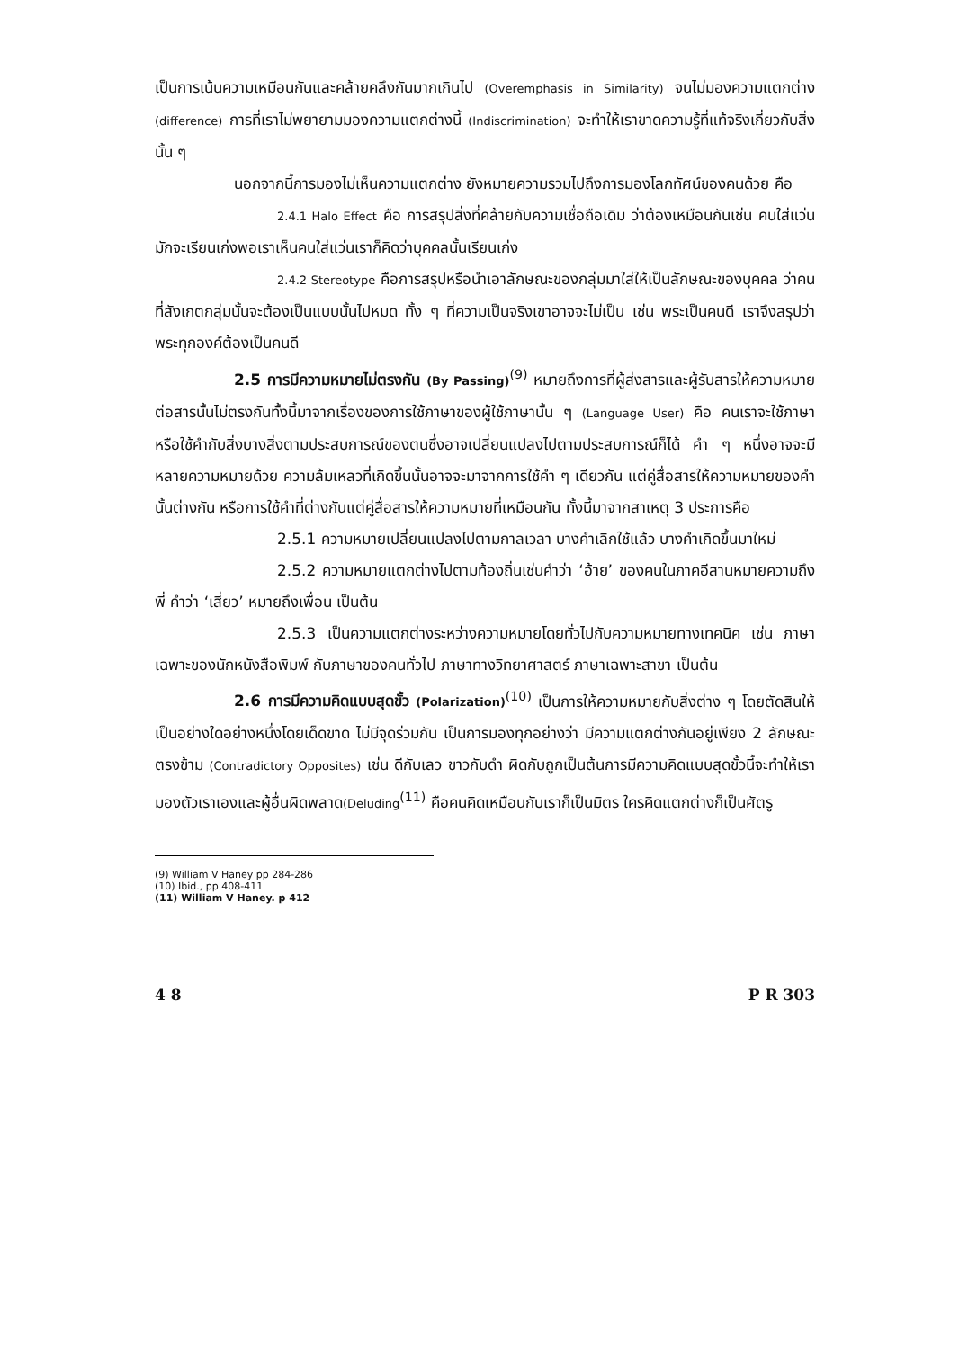เป็นการเน้นความเหมือนกันและคล้ายคลึงกันมากเกินไป (Overemphasis in Similarity) จนไม่มองความแตกต่าง (difference) การที่เราไม่พยายามมองความแตกต่างนี้ (Indiscrimination) จะทำให้เราขาดความรู้ที่แท้จริงเกี่ยวกับสิ่งนั้น ๆ
นอกจากนี้การมองไม่เห็นความแตกต่าง ยังหมายความรวมไปถึงการมองโลกทัศน์ของคนด้วย คือ
2.4.1 Halo Effect คือ การสรุปสิ่งที่คล้ายกับความเชื่อถือเดิม ว่าต้องเหมือนกันเช่น คนใส่แว่นมักจะเรียนเก่งพอเราเห็นคนใส่แว่นเราก็คิดว่าบุคคลนั้นเรียนเก่ง
2.4.2 Stereotype คือการสรุปหรือนำเอาลักษณะของกลุ่มมาใส่ให้เป็นลักษณะของบุคคล ว่าคนที่สังเกตกลุ่มนั้นจะต้องเป็นแบบนั้นไปหมด ทั้ง ๆ ที่ความเป็นจริงเขาอาจจะไม่เป็น เช่น พระเป็นคนดี เราจึงสรุปว่าพระทุกองค์ต้องเป็นคนดี
2.5 การมีความหมายไม่ตรงกัน (By Passing)<sup>(9)</sup> หมายถึงการที่ผู้ส่งสารและผู้รับสารให้ความหมายต่อสารนั้นไม่ตรงกันทั้งนี้มาจากเรื่องของการใช้ภาษาของผู้ใช้ภาษานั้น ๆ (Language User) คือ คนเราจะใช้ภาษาหรือใช้คำกับสิ่งบางสิ่งตามประสบการณ์ของตนซึ่งอาจเปลี่ยนแปลงไปตามประสบการณ์ก็ได้ คำ ๆ หนึ่งอาจจะมีหลายความหมายด้วย ความล้มเหลวที่เกิดขึ้นนั้นอาจจะมาจากการใช้คำ ๆ เดียวกัน แต่คู่สื่อสารให้ความหมายของคำนั้นต่างกัน หรือการใช้คำที่ต่างกันแต่คู่สื่อสารให้ความหมายที่เหมือนกัน ทั้งนี้มาจากสาเหตุ 3 ประการคือ
2.5.1 ความหมายเปลี่ยนแปลงไปตามกาลเวลา บางคำเลิกใช้แล้ว บางคำเกิดขึ้นมาใหม่
2.5.2 ความหมายแตกต่างไปตามท้องถิ่นเช่นคำว่า ‘อ้าย’ ของคนในภาคอีสานหมายความถึงพี่ คำว่า ‘เสี่ยว’ หมายถึงเพื่อน เป็นต้น
2.5.3 เป็นความแตกต่างระหว่างความหมายโดยทั่วไปกับความหมายทางเทคนิค เช่น ภาษาเฉพาะของนักหนังสือพิมพ์ กับภาษาของคนทั่วไป ภาษาทางวิทยาศาสตร์ ภาษาเฉพาะสาขา เป็นต้น
2.6 การมีความคิดแบบสุดขั้ว (Polarization)<sup>(10)</sup> เป็นการให้ความหมายกับสิ่งต่าง ๆ โดยตัดสินให้เป็นอย่างใดอย่างหนึ่งโดยเด็ดขาด ไม่มีจุดร่วมกัน เป็นการมองทุกอย่างว่า มีความแตกต่างกันอยู่เพียง 2 ลักษณะตรงข้าม (Contradictory Opposites) เช่น ดีกับเลว ขาวกับดำ ผิดกับถูกเป็นต้นการมีความคิดแบบสุดขั้วนี้จะทำให้เรามองตัวเราเองและผู้อื่นผิดพลาด(Deluding<sup>(11)</sup> คือคนคิดเหมือนกับเราก็เป็นมิตร ใครคิดแตกต่างก็เป็นศัตรู
(9) William V Haney pp 284-286
(10) Ibid., pp 408-411
(11) William V Haney. p 412
4 8 P R 303